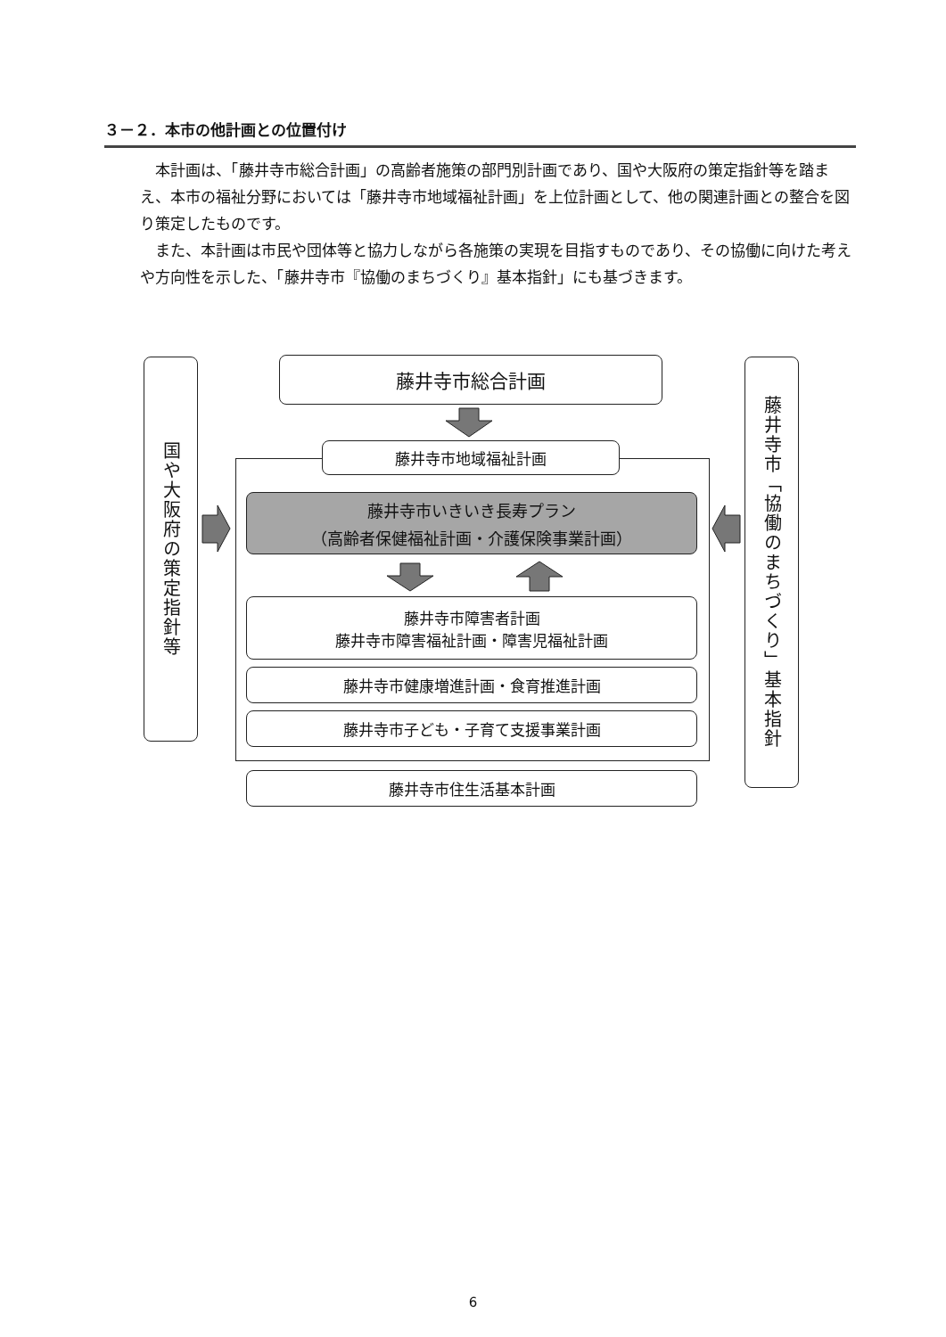３－２．本市の他計画との位置付け
本計画は、「藤井寺市総合計画」の高齢者施策の部門別計画であり、国や大阪府の策定指針等を踏まえ、本市の福祉分野においては「藤井寺市地域福祉計画」を上位計画として、他の関連計画との整合を図り策定したものです。
また、本計画は市民や団体等と協力しながら各施策の実現を目指すものであり、その協働に向けた考えや方向性を示した、「藤井寺市『協働のまちづくり』基本指針」にも基づきます。
国や大阪府の策定指針等
藤井寺市総合計画
藤井寺市「協働のまちづくり」基本指針
藤井寺市地域福祉計画
藤井寺市いきいき長寿プラン
（高齢者保健福祉計画・介護保険事業計画）
藤井寺市障害者計画
藤井寺市障害福祉計画・障害児福祉計画
藤井寺市健康増進計画・食育推進計画
藤井寺市子ども・子育て支援事業計画
藤井寺市住生活基本計画
6